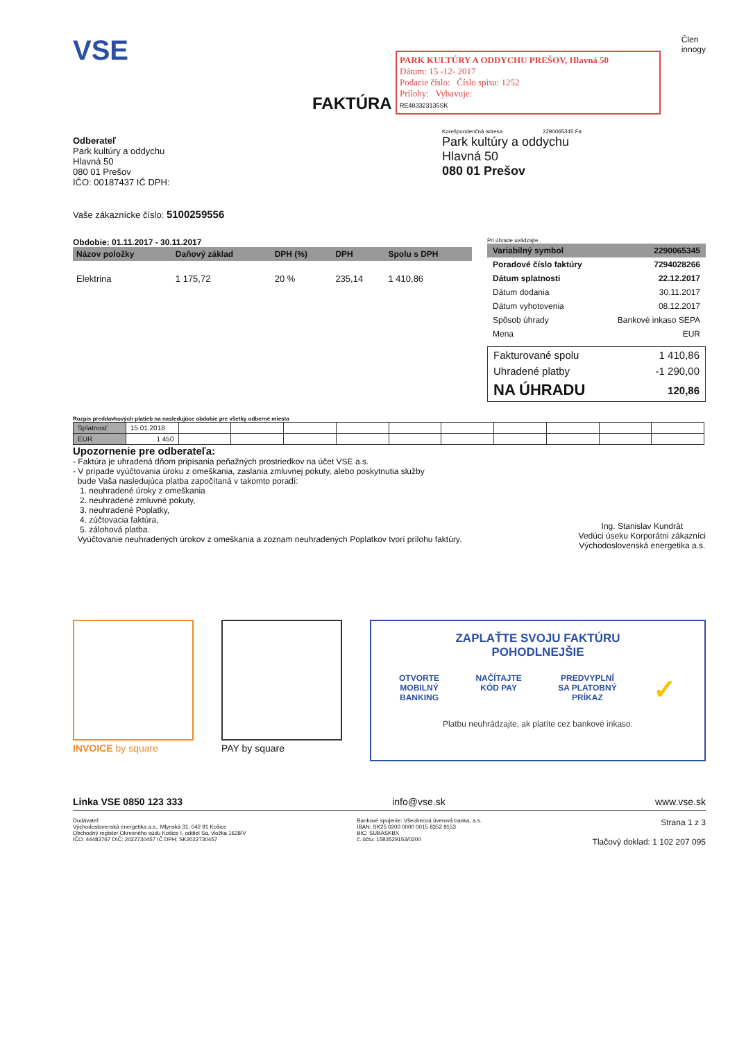VSE
Člen
innogy
FAKTÚRA
PARK KULTÚRY A ODDYCHU PREŠOV, Hlavná 50
Dátum: 15 -12- 2017
Podacie číslo: Číslo spisu: 1252
Prílohy: Vybavuje:
RE483323135SK
Odberateľ
Park kultúry a oddychu
Hlavná 50
080 01 Prešov
IČO: 00187437 IČ DPH:
Vaše zákaznícke číslo: 5100259556
Korešpondenčná adresa 2290065345 Fa
Park kultúry a oddychu
Hlavná 50
080 01 Prešov
Obdobie: 01.11.2017 - 30.11.2017
| Názov položky | Daňový základ | DPH (%) | DPH | Spolu s DPH |
| --- | --- | --- | --- | --- |
| Elektrina | 1 175,72 | 20 % | 235,14 | 1 410,86 |
Pri úhrade uvádzajte
| Variabilný symbol | 2290065345 |
| Poradové číslo faktúry | 7294028266 |
| Dátum splatnosti | 22.12.2017 |
| Dátum dodania | 30.11.2017 |
| Dátum vyhotovenia | 08.12.2017 |
| Spôsob úhrady | Bankové inkaso SEPA |
| Mena | EUR |
| Fakturované spolu | 1 410,86 |
| Uhradené platby | -1 290,00 |
| NA ÚHRADU | 120,86 |
Rozpis preddavkových platieb na nasledujúce obdobie pre všetky odberné miesta
| Splatnosť | 15.01.2018 | | | | | | | | | | |
| EUR | 1 450 | | | | | | | | | | |
Upozornenie pre odberateľa:
- Faktúra je uhradená dňom pripísania peňažných prostriedkov na účet VSE a.s.
- V prípade vyúčtovania úroku z omeškania, zaslania zmluvnej pokuty, alebo poskytnutia služby
bude Vaša nasledujúca platba započítaná v takomto poradí:
1. neuhradené úroky z omeškania
2. neuhradené zmluvné pokuty,
3. neuhradené Poplatky,
4. zúčtovacia faktúra,
5. zálohová platba.
Vyúčtovanie neuhradených úrokov z omeškania a zoznam neuhradených Poplatkov tvorí prílohu faktúry.
Ing. Stanislav Kundrát
Vedúci úseku Korporátni zákazníci
Východoslovenská energetika a.s.
INVOICE by square PAY by square
ZAPLAŤTE SVOJU FAKTÚRU
POHODLNEJŠIE
OTVORTE
MOBILNÝ
BANKING NAČÍTAJTE
KÓD PAY PREDVYPLNÍ
SA PLATOBNÝ
PRÍKAZ ✓
Platbu neuhrádzajte, ak platíte cez bankové inkaso.
Linka VSE 0850 123 333 info@vse.sk www.vse.sk
Dodávateľ:
Východoslovenská energetika a.s., Mlynská 31, 042 91 Košice
Obchodný register Okresného súdu Košice I, oddiel Sa, vložka 1628/V
IČO: 44483767 DIČ: 2022730457 IČ DPH: SK2022730457
Bankové spojenie: Všeobecná úverová banka, a.s.
IBAN: SK25 0200 0000 0015 8352 9153
BIC: SUBASKBX
č. účtu: 1583529153/0200
Strana 1 z 3
Tlačový doklad: 1 102 207 095